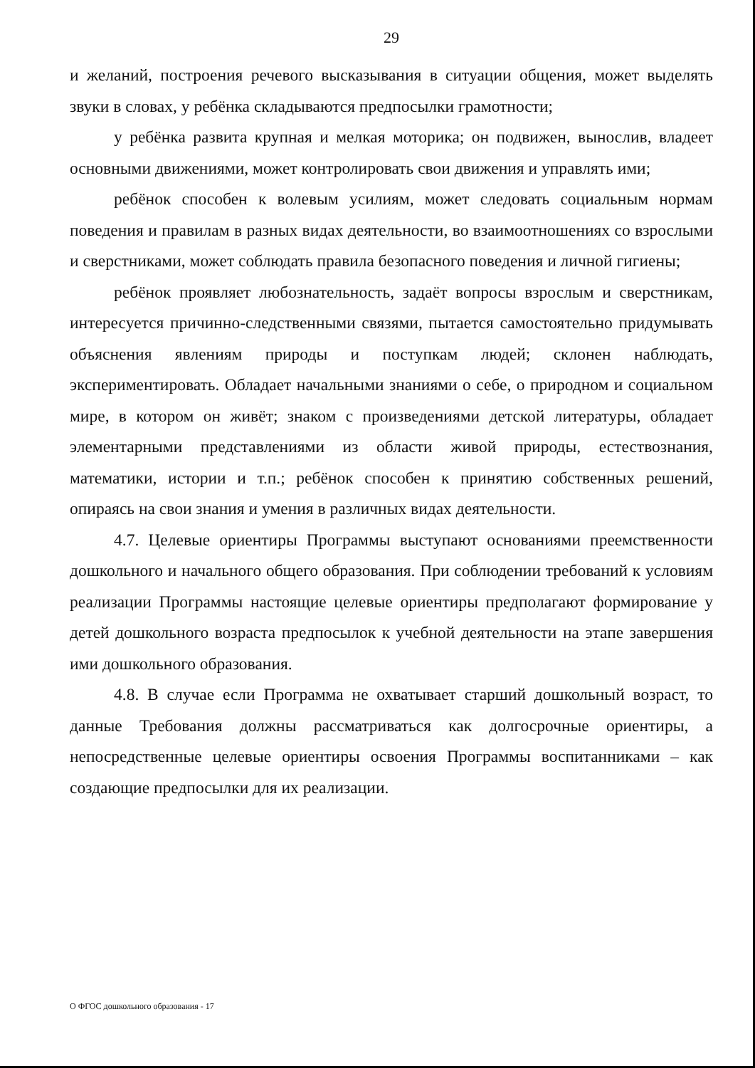29
и желаний, построения речевого высказывания в ситуации общения, может выделять звуки в словах, у ребёнка складываются предпосылки грамотности;
у ребёнка развита крупная и мелкая моторика; он подвижен, вынослив, владеет основными движениями, может контролировать свои движения и управлять ими;
ребёнок способен к волевым усилиям, может следовать социальным нормам поведения и правилам в разных видах деятельности, во взаимоотношениях со взрослыми и сверстниками, может соблюдать правила безопасного поведения и личной гигиены;
ребёнок проявляет любознательность, задаёт вопросы взрослым и сверстникам, интересуется причинно-следственными связями, пытается самостоятельно придумывать объяснения явлениям природы и поступкам людей; склонен наблюдать, экспериментировать. Обладает начальными знаниями о себе, о природном и социальном мире, в котором он живёт; знаком с произведениями детской литературы, обладает элементарными представлениями из области живой природы, естествознания, математики, истории и т.п.; ребёнок способен к принятию собственных решений, опираясь на свои знания и умения в различных видах деятельности.
4.7. Целевые ориентиры Программы выступают основаниями преемственности дошкольного и начального общего образования. При соблюдении требований к условиям реализации Программы настоящие целевые ориентиры предполагают формирование у детей дошкольного возраста предпосылок к учебной деятельности на этапе завершения ими дошкольного образования.
4.8. В случае если Программа не охватывает старший дошкольный возраст, то данные Требования должны рассматриваться как долгосрочные ориентиры, а непосредственные целевые ориентиры освоения Программы воспитанниками – как создающие предпосылки для их реализации.
О ФГОС дошкольного образования - 17